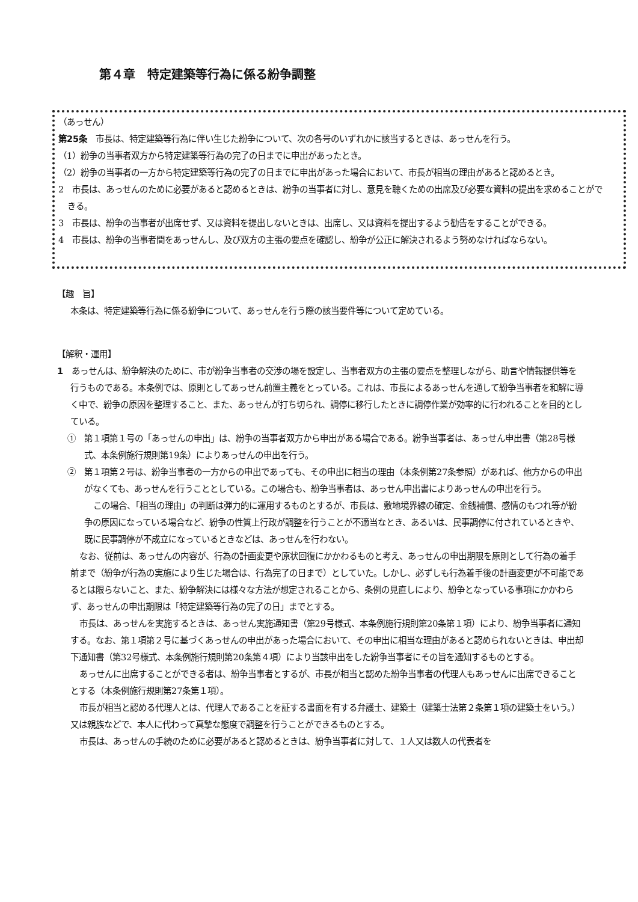第４章　特定建築等行為に係る紛争調整
（あっせん）
第25条　市長は、特定建築等行為に伴い生じた紛争について、次の各号のいずれかに該当するときは、あっせんを行う。
（1）紛争の当事者双方から特定建築等行為の完了の日までに申出があったとき。
（2）紛争の当事者の一方から特定建築等行為の完了の日までに申出があった場合において、市長が相当の理由があると認めるとき。
2　市長は、あっせんのために必要があると認めるときは、紛争の当事者に対し、意見を聴くための出席及び必要な資料の提出を求めることができる。
3　市長は、紛争の当事者が出席せず、又は資料を提出しないときは、出席し、又は資料を提出するよう勧告をすることができる。
4　市長は、紛争の当事者間をあっせんし、及び双方の主張の要点を確認し、紛争が公正に解決されるよう努めなければならない。
【趣　旨】
本条は、特定建築等行為に係る紛争について、あっせんを行う際の該当要件等について定めている。
【解釈・運用】
1　あっせんは、紛争解決のために、市が紛争当事者の交渉の場を設定し、当事者双方の主張の要点を整理しながら、助言や情報提供等を行うものである。本条例では、原則としてあっせん前置主義をとっている。これは、市長によるあっせんを通して紛争当事者を和解に導く中で、紛争の原因を整理すること、また、あっせんが打ち切られ、調停に移行したときに調停作業が効率的に行われることを目的としている。
①　第１項第１号の「あっせんの申出」は、紛争の当事者双方から申出がある場合である。紛争当事者は、あっせん申出書（第28号様式、本条例施行規則第19条）によりあっせんの申出を行う。
②　第１項第２号は、紛争当事者の一方からの申出であっても、その申出に相当の理由（本条例第27条参照）があれば、他方からの申出がなくても、あっせんを行うこととしている。この場合も、紛争当事者は、あっせん申出書によりあっせんの申出を行う。
この場合、「相当の理由」の判断は弾力的に運用するものとするが、市長は、敷地境界線の確定、金銭補償、感情のもつれ等が紛争の原因になっている場合など、紛争の性質上行政が調整を行うことが不適当なとき、あるいは、民事調停に付されているときや、既に民事調停が不成立になっているときなどは、あっせんを行わない。
なお、従前は、あっせんの内容が、行為の計画変更や原状回復にかかわるものと考え、あっせんの申出期限を原則として行為の着手前まで（紛争が行為の実施により生じた場合は、行為完了の日まで）としていた。しかし、必ずしも行為着手後の計画変更が不可能であるとは限らないこと、また、紛争解決には様々な方法が想定されることから、条例の見直しにより、紛争となっている事項にかかわらず、あっせんの申出期限は「特定建築等行為の完了の日」までとする。
市長は、あっせんを実施するときは、あっせん実施通知書（第29号様式、本条例施行規則第20条第１項）により、紛争当事者に通知する。なお、第１項第２号に基づくあっせんの申出があった場合において、その申出に相当な理由があると認められないときは、申出却下通知書（第32号様式、本条例施行規則第20条第４項）により当該申出をした紛争当事者にその旨を通知するものとする。
あっせんに出席することができる者は、紛争当事者とするが、市長が相当と認めた紛争当事者の代理人もあっせんに出席できることとする（本条例施行規則第27条第１項）。
市長が相当と認める代理人とは、代理人であることを証する書面を有する弁護士、建築士（建築士法第２条第１項の建築士をいう。）又は親族などで、本人に代わって真摯な態度で調整を行うことができるものとする。
市長は、あっせんの手続のために必要があると認めるときは、紛争当事者に対して、１人又は数人の代表者を